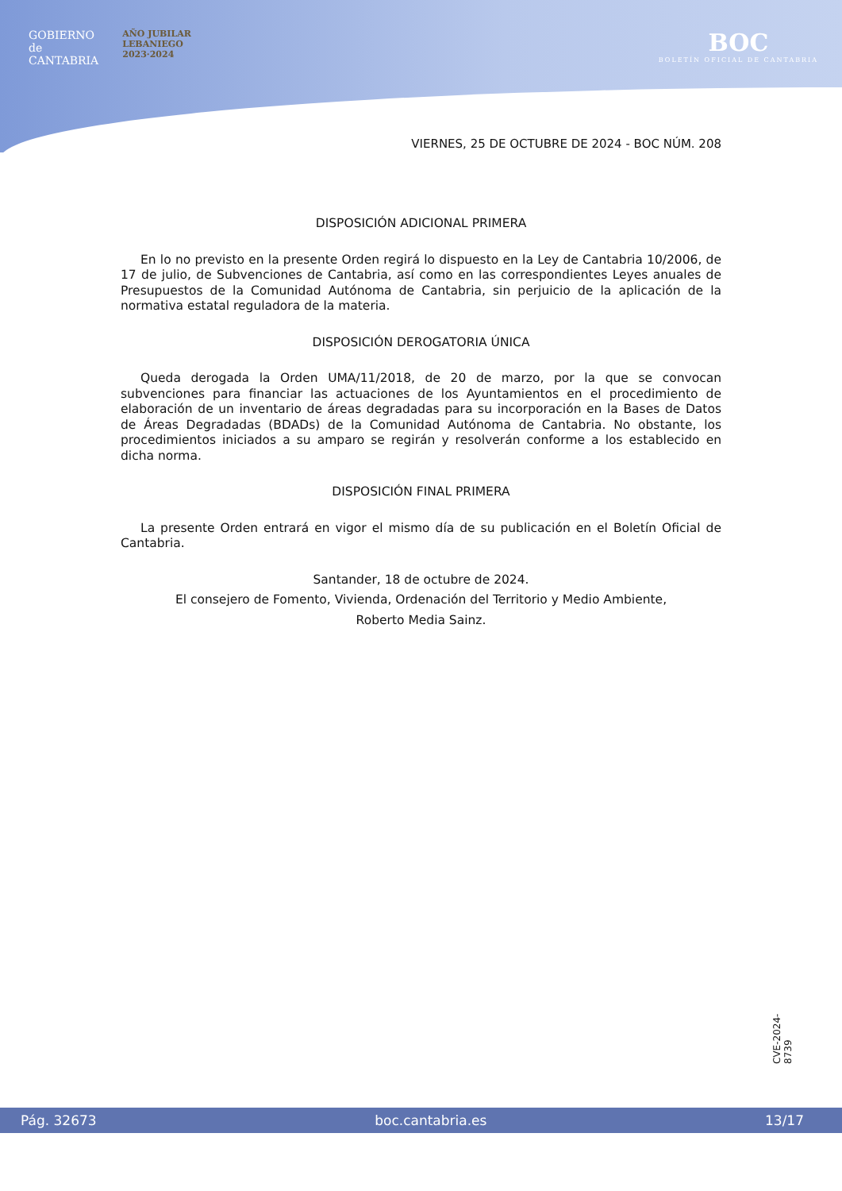GOBIERNO
de
CANTABRIA
AÑO JUBILAR
LEBANIEGO
2023·2024
BOC
BOLETÍN OFICIAL DE CANTABRIA
VIERNES, 25 DE OCTUBRE DE 2024 - BOC NÚM. 208
DISPOSICIÓN ADICIONAL PRIMERA
En lo no previsto en la presente Orden regirá lo dispuesto en la Ley de Cantabria 10/2006, de 17 de julio, de Subvenciones de Cantabria, así como en las correspondientes Leyes anuales de Presupuestos de la Comunidad Autónoma de Cantabria, sin perjuicio de la aplicación de la normativa estatal reguladora de la materia.
DISPOSICIÓN DEROGATORIA ÚNICA
Queda derogada la Orden UMA/11/2018, de 20 de marzo, por la que se convocan subvenciones para financiar las actuaciones de los Ayuntamientos en el procedimiento de elaboración de un inventario de áreas degradadas para su incorporación en la Bases de Datos de Áreas Degradadas (BDADs) de la Comunidad Autónoma de Cantabria. No obstante, los procedimientos iniciados a su amparo se regirán y resolverán conforme a los establecido en dicha norma.
DISPOSICIÓN FINAL PRIMERA
La presente Orden entrará en vigor el mismo día de su publicación en el Boletín Oficial de Cantabria.
Santander, 18 de octubre de 2024.
El consejero de Fomento, Vivienda, Ordenación del Territorio y Medio Ambiente,
Roberto Media Sainz.
CVE-2024-8739
Pág. 32673 boc.cantabria.es 13/17